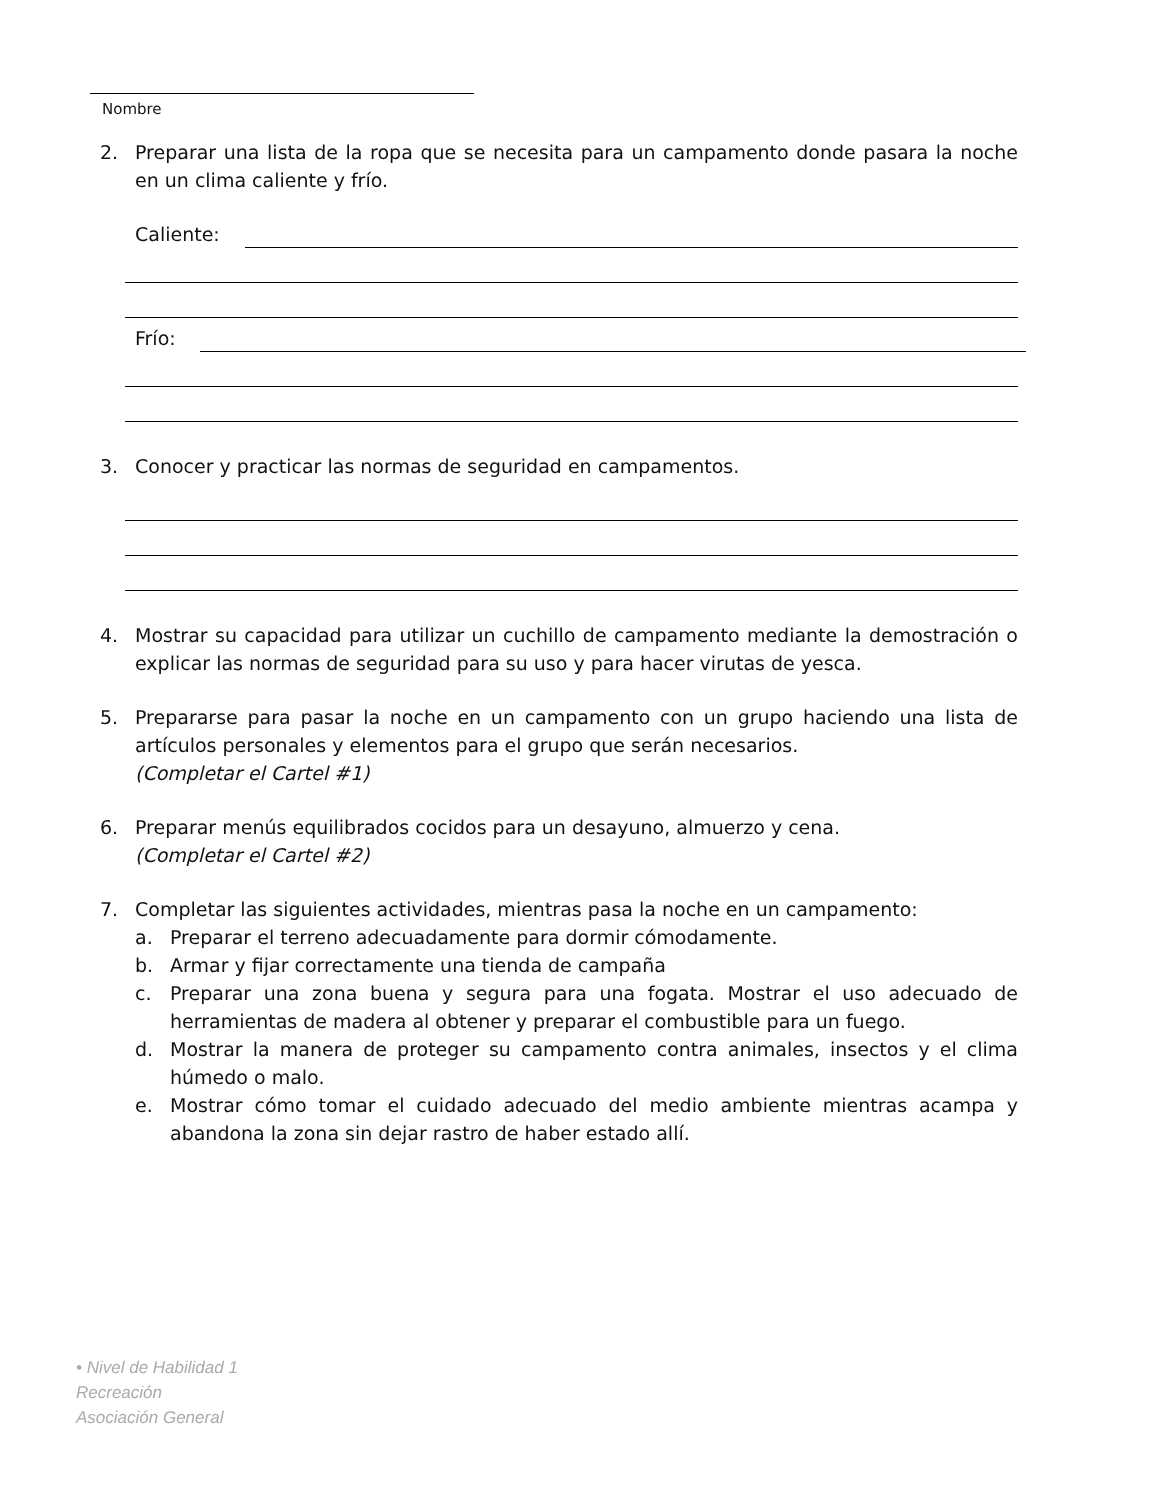Nombre
2. Preparar una lista de la ropa que se necesita para un campamento donde pasara la noche en un clima caliente y frío.
Caliente:
Frío:
3. Conocer y practicar las normas de seguridad en campamentos.
4. Mostrar su capacidad para utilizar un cuchillo de campamento mediante la demostración o explicar las normas de seguridad para su uso y para hacer virutas de yesca.
5. Prepararse para pasar la noche en un campamento con un grupo haciendo una lista de artículos personales y elementos para el grupo que serán necesarios.
(Completar el Cartel #1)
6. Preparar menús equilibrados cocidos para un desayuno, almuerzo y cena.
(Completar el Cartel #2)
7. Completar las siguientes actividades, mientras pasa la noche en un campamento:
a. Preparar el terreno adecuadamente para dormir cómodamente.
b. Armar y fijar correctamente una tienda de campaña
c. Preparar una zona buena y segura para una fogata. Mostrar el uso adecuado de herramientas de madera al obtener y preparar el combustible para un fuego.
d. Mostrar la manera de proteger su campamento contra animales, insectos y el clima húmedo o malo.
e. Mostrar cómo tomar el cuidado adecuado del medio ambiente mientras acampa y abandona la zona sin dejar rastro de haber estado allí.
• Nivel de Habilidad 1
Recreación
Asociación General